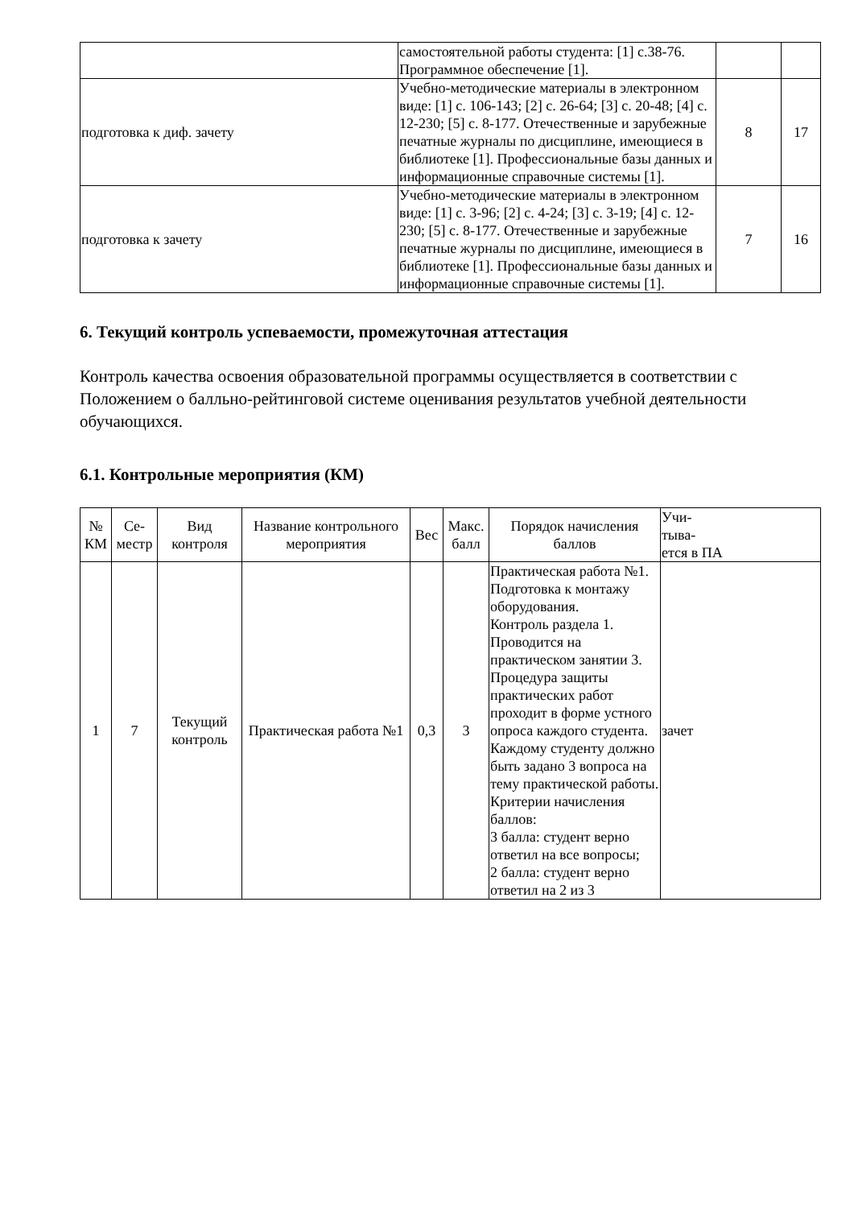| | самостоятельной работы студента: [1] с.38-76. Программное обеспечение [1]. | | |
| подготовка к диф. зачету | Учебно-методические материалы в электронном виде: [1] с. 106-143; [2] с. 26-64; [3] с. 20-48; [4] с. 12-230; [5] с. 8-177. Отечественные и зарубежные печатные журналы по дисциплине, имеющиеся в библиотеке [1]. Профессиональные базы данных и информационные справочные системы [1]. | 8 | 17 |
| подготовка к зачету | Учебно-методические материалы в электронном виде: [1] с. 3-96; [2] с. 4-24; [3] с. 3-19; [4] с. 12-230; [5] с. 8-177. Отечественные и зарубежные печатные журналы по дисциплине, имеющиеся в библиотеке [1]. Профессиональные базы данных и информационные справочные системы [1]. | 7 | 16 |
6. Текущий контроль успеваемости, промежуточная аттестация
Контроль качества освоения образовательной программы осуществляется в соответствии с Положением о балльно-рейтинговой системе оценивания результатов учебной деятельности обучающихся.
6.1. Контрольные мероприятия (КМ)
| № КМ | Се-местр | Вид контроля | Название контрольного мероприятия | Вес | Макс. балл | Порядок начисления баллов | Учи- тыва- ется в ПА |
| --- | --- | --- | --- | --- | --- | --- | --- |
| 1 | 7 | Текущий контроль | Практическая работа №1 | 0,3 | 3 | Практическая работа №1. Подготовка к монтажу оборудования. Контроль раздела 1. Проводится на практическом занятии 3. Процедура защиты практических работ проходит в форме устного опроса каждого студента. Каждому студенту должно быть задано 3 вопроса на тему практической работы. Критерии начисления баллов: 3 балла: студент верно ответил на все вопросы; 2 балла: студент верно ответил на 2 из 3 | зачет |